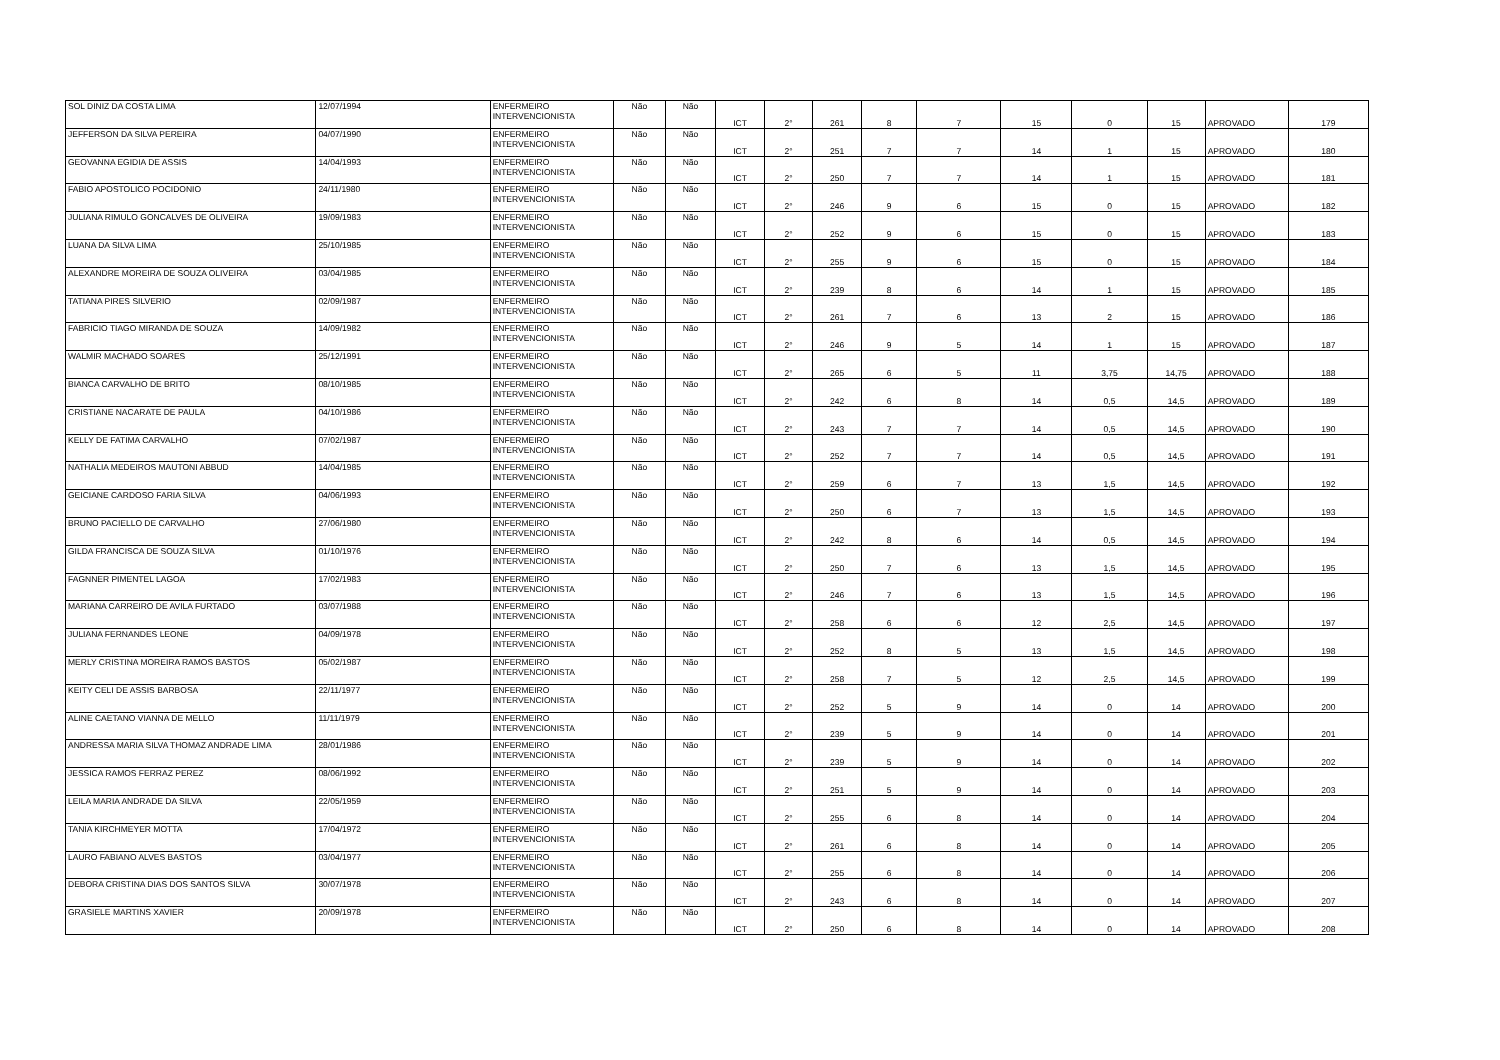| SOL DINIZ DA COSTA LIMA | 12/07/1994 | ENFERMEIRO INTERVENCIONISTA | Não | Não | ICT | 2° | 261 | 8 | 7 | 15 | 0 | 15 | APROVADO | 179 |
| JEFFERSON DA SILVA PEREIRA | 04/07/1990 | ENFERMEIRO INTERVENCIONISTA | Não | Não | ICT | 2° | 251 | 7 | 7 | 14 | 1 | 15 | APROVADO | 180 |
| GEOVANNA EGIDIA DE ASSIS | 14/04/1993 | ENFERMEIRO INTERVENCIONISTA | Não | Não | ICT | 2° | 250 | 7 | 7 | 14 | 1 | 15 | APROVADO | 181 |
| FABIO APOSTOLICO POCIDONIO | 24/11/1980 | ENFERMEIRO INTERVENCIONISTA | Não | Não | ICT | 2° | 246 | 9 | 6 | 15 | 0 | 15 | APROVADO | 182 |
| JULIANA RIMULO GONCALVES DE OLIVEIRA | 19/09/1983 | ENFERMEIRO INTERVENCIONISTA | Não | Não | ICT | 2° | 252 | 9 | 6 | 15 | 0 | 15 | APROVADO | 183 |
| LUANA DA SILVA LIMA | 25/10/1985 | ENFERMEIRO INTERVENCIONISTA | Não | Não | ICT | 2° | 255 | 9 | 6 | 15 | 0 | 15 | APROVADO | 184 |
| ALEXANDRE MOREIRA DE SOUZA OLIVEIRA | 03/04/1985 | ENFERMEIRO INTERVENCIONISTA | Não | Não | ICT | 2° | 239 | 8 | 6 | 14 | 1 | 15 | APROVADO | 185 |
| TATIANA PIRES SILVERIO | 02/09/1987 | ENFERMEIRO INTERVENCIONISTA | Não | Não | ICT | 2° | 261 | 7 | 6 | 13 | 2 | 15 | APROVADO | 186 |
| FABRICIO TIAGO MIRANDA DE SOUZA | 14/09/1982 | ENFERMEIRO INTERVENCIONISTA | Não | Não | ICT | 2° | 246 | 9 | 5 | 14 | 1 | 15 | APROVADO | 187 |
| WALMIR MACHADO SOARES | 25/12/1991 | ENFERMEIRO INTERVENCIONISTA | Não | Não | ICT | 2° | 265 | 6 | 5 | 11 | 3,75 | 14,75 | APROVADO | 188 |
| BIANCA CARVALHO DE BRITO | 08/10/1985 | ENFERMEIRO INTERVENCIONISTA | Não | Não | ICT | 2° | 242 | 6 | 8 | 14 | 0,5 | 14,5 | APROVADO | 189 |
| CRISTIANE NACARATE DE PAULA | 04/10/1986 | ENFERMEIRO INTERVENCIONISTA | Não | Não | ICT | 2° | 243 | 7 | 7 | 14 | 0,5 | 14,5 | APROVADO | 190 |
| KELLY DE FATIMA CARVALHO | 07/02/1987 | ENFERMEIRO INTERVENCIONISTA | Não | Não | ICT | 2° | 252 | 7 | 7 | 14 | 0,5 | 14,5 | APROVADO | 191 |
| NATHALIA MEDEIROS MAUTONI ABBUD | 14/04/1985 | ENFERMEIRO INTERVENCIONISTA | Não | Não | ICT | 2° | 259 | 6 | 7 | 13 | 1,5 | 14,5 | APROVADO | 192 |
| GEICIANE CARDOSO FARIA SILVA | 04/06/1993 | ENFERMEIRO INTERVENCIONISTA | Não | Não | ICT | 2° | 250 | 6 | 7 | 13 | 1,5 | 14,5 | APROVADO | 193 |
| BRUNO PACIELLO DE CARVALHO | 27/06/1980 | ENFERMEIRO INTERVENCIONISTA | Não | Não | ICT | 2° | 242 | 8 | 6 | 14 | 0,5 | 14,5 | APROVADO | 194 |
| GILDA FRANCISCA DE SOUZA SILVA | 01/10/1976 | ENFERMEIRO INTERVENCIONISTA | Não | Não | ICT | 2° | 250 | 7 | 6 | 13 | 1,5 | 14,5 | APROVADO | 195 |
| FAGNNER PIMENTEL LAGOA | 17/02/1983 | ENFERMEIRO INTERVENCIONISTA | Não | Não | ICT | 2° | 246 | 7 | 6 | 13 | 1,5 | 14,5 | APROVADO | 196 |
| MARIANA CARREIRO DE AVILA FURTADO | 03/07/1988 | ENFERMEIRO INTERVENCIONISTA | Não | Não | ICT | 2° | 258 | 6 | 6 | 12 | 2,5 | 14,5 | APROVADO | 197 |
| JULIANA FERNANDES LEONE | 04/09/1978 | ENFERMEIRO INTERVENCIONISTA | Não | Não | ICT | 2° | 252 | 8 | 5 | 13 | 1,5 | 14,5 | APROVADO | 198 |
| MERLY CRISTINA MOREIRA RAMOS BASTOS | 05/02/1987 | ENFERMEIRO INTERVENCIONISTA | Não | Não | ICT | 2° | 258 | 7 | 5 | 12 | 2,5 | 14,5 | APROVADO | 199 |
| KEITY CELI DE ASSIS BARBOSA | 22/11/1977 | ENFERMEIRO INTERVENCIONISTA | Não | Não | ICT | 2° | 252 | 5 | 9 | 14 | 0 | 14 | APROVADO | 200 |
| ALINE CAETANO VIANNA DE MELLO | 11/11/1979 | ENFERMEIRO INTERVENCIONISTA | Não | Não | ICT | 2° | 239 | 5 | 9 | 14 | 0 | 14 | APROVADO | 201 |
| ANDRESSA MARIA SILVA THOMAZ ANDRADE LIMA | 28/01/1986 | ENFERMEIRO INTERVENCIONISTA | Não | Não | ICT | 2° | 239 | 5 | 9 | 14 | 0 | 14 | APROVADO | 202 |
| JESSICA RAMOS FERRAZ PEREZ | 08/06/1992 | ENFERMEIRO INTERVENCIONISTA | Não | Não | ICT | 2° | 251 | 5 | 9 | 14 | 0 | 14 | APROVADO | 203 |
| LEILA MARIA ANDRADE DA SILVA | 22/05/1959 | ENFERMEIRO INTERVENCIONISTA | Não | Não | ICT | 2° | 255 | 6 | 8 | 14 | 0 | 14 | APROVADO | 204 |
| TANIA KIRCHMEYER MOTTA | 17/04/1972 | ENFERMEIRO INTERVENCIONISTA | Não | Não | ICT | 2° | 261 | 6 | 8 | 14 | 0 | 14 | APROVADO | 205 |
| LAURO FABIANO ALVES BASTOS | 03/04/1977 | ENFERMEIRO INTERVENCIONISTA | Não | Não | ICT | 2° | 255 | 6 | 8 | 14 | 0 | 14 | APROVADO | 206 |
| DEBORA CRISTINA DIAS DOS SANTOS SILVA | 30/07/1978 | ENFERMEIRO INTERVENCIONISTA | Não | Não | ICT | 2° | 243 | 6 | 8 | 14 | 0 | 14 | APROVADO | 207 |
| GRASIELE MARTINS XAVIER | 20/09/1978 | ENFERMEIRO INTERVENCIONISTA | Não | Não | ICT | 2° | 250 | 6 | 8 | 14 | 0 | 14 | APROVADO | 208 |